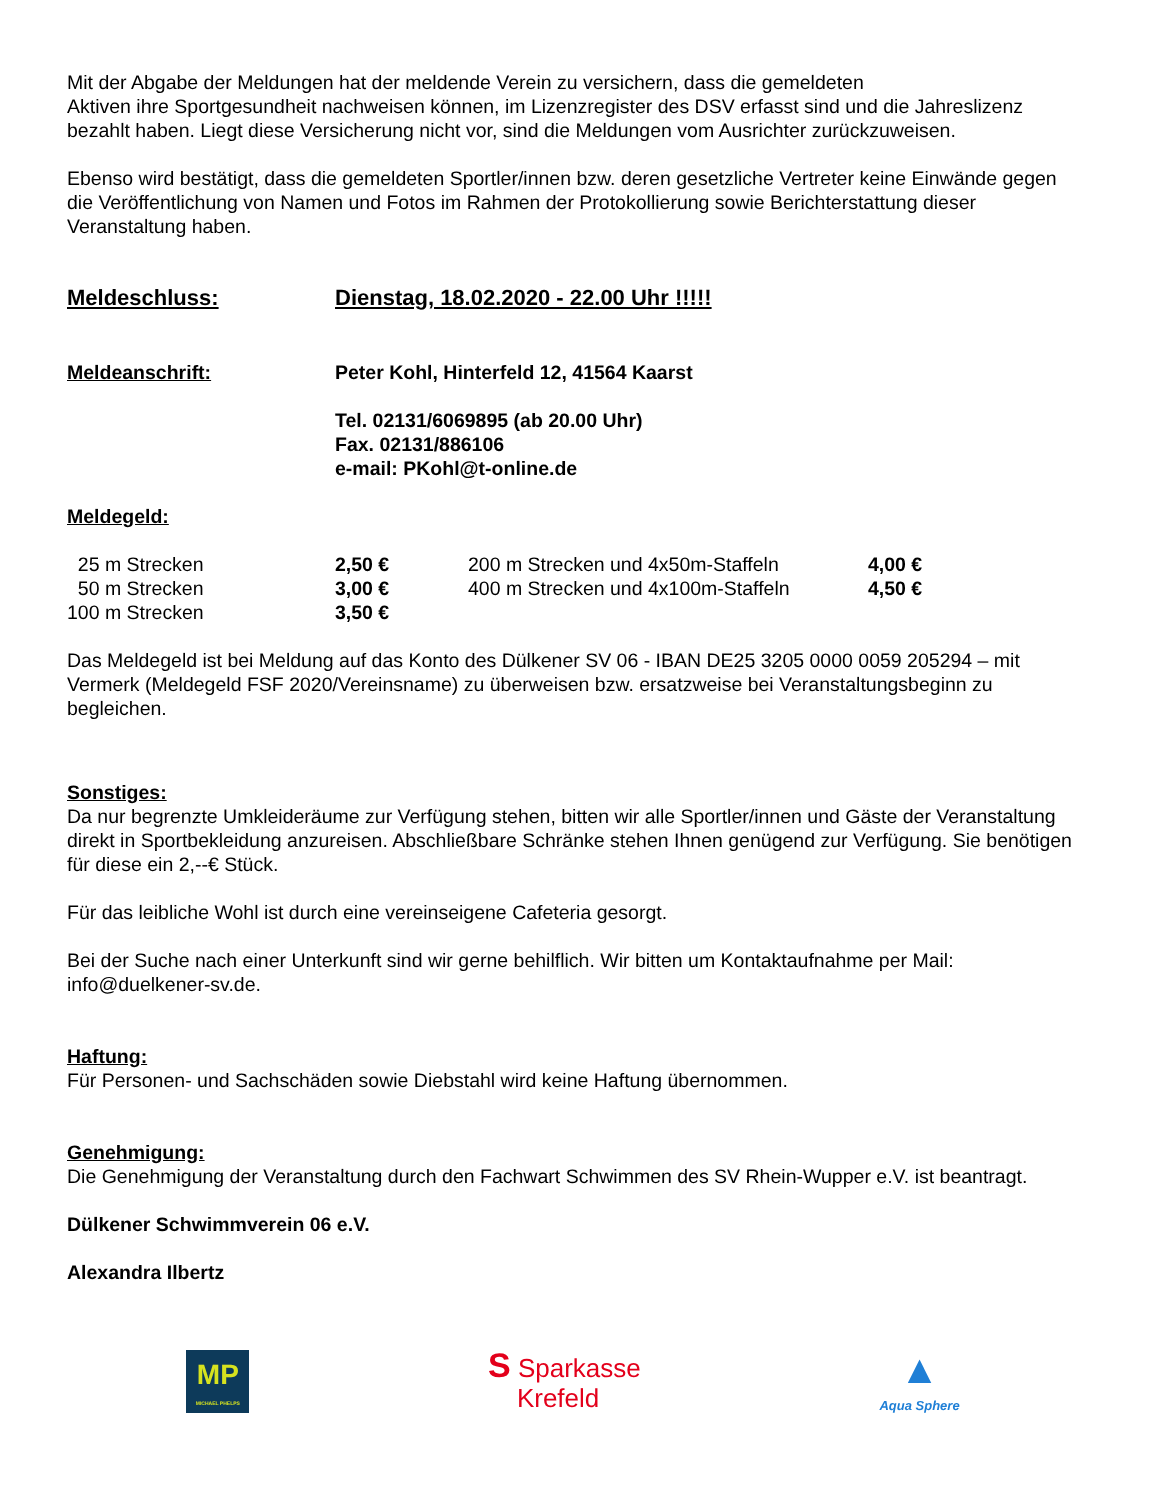Mit der Abgabe der Meldungen hat der meldende Verein zu versichern, dass die gemeldeten
Aktiven ihre Sportgesundheit nachweisen können, im Lizenzregister des DSV erfasst sind und die Jahreslizenz bezahlt haben. Liegt diese Versicherung nicht vor, sind die Meldungen vom Ausrichter zurückzuweisen.
Ebenso wird bestätigt, dass die gemeldeten Sportler/innen bzw. deren gesetzliche Vertreter keine Einwände gegen die Veröffentlichung von Namen und Fotos im Rahmen der Protokollierung sowie Berichterstattung dieser Veranstaltung haben.
Meldeschluss: Dienstag, 18.02.2020 - 22.00 Uhr !!!!!
Meldeanschrift: Peter Kohl, Hinterfeld 12, 41564 Kaarst
Tel. 02131/6069895 (ab 20.00 Uhr)
Fax. 02131/886106
e-mail: PKohl@t-online.de
Meldegeld:
| 25 m Strecken | 2,50 € | 200 m Strecken und 4x50m-Staffeln | 4,00 € |
| 50 m Strecken | 3,00 € | 400 m Strecken und 4x100m-Staffeln | 4,50 € |
| 100 m Strecken | 3,50 € | | |
Das Meldegeld ist bei Meldung auf das Konto des Dülkener SV 06 - IBAN DE25 3205 0000 0059 205294 – mit Vermerk (Meldegeld FSF 2020/Vereinsname) zu überweisen bzw. ersatzweise bei Veranstaltungsbeginn zu begleichen.
Sonstiges:
Da nur begrenzte Umkleideräume zur Verfügung stehen, bitten wir alle Sportler/innen und Gäste der Veranstaltung direkt in Sportbekleidung anzureisen. Abschließbare Schränke stehen Ihnen genügend zur Verfügung. Sie benötigen für diese ein 2,--€ Stück.
Für das leibliche Wohl ist durch eine vereinseigene Cafeteria gesorgt.
Bei der Suche nach einer Unterkunft sind wir gerne behilflich. Wir bitten um Kontaktaufnahme per Mail: info@duelkener-sv.de.
Haftung:
Für Personen- und Sachschäden sowie Diebstahl wird keine Haftung übernommen.
Genehmigung:
Die Genehmigung der Veranstaltung durch den Fachwart Schwimmen des SV Rhein-Wupper e.V. ist beantragt.
Dülkener Schwimmverein 06 e.V.
Alexandra Ilbertz
MP
MICHAEL PHELPS
S Sparkasse
Krefeld
▲
Aqua Sphere